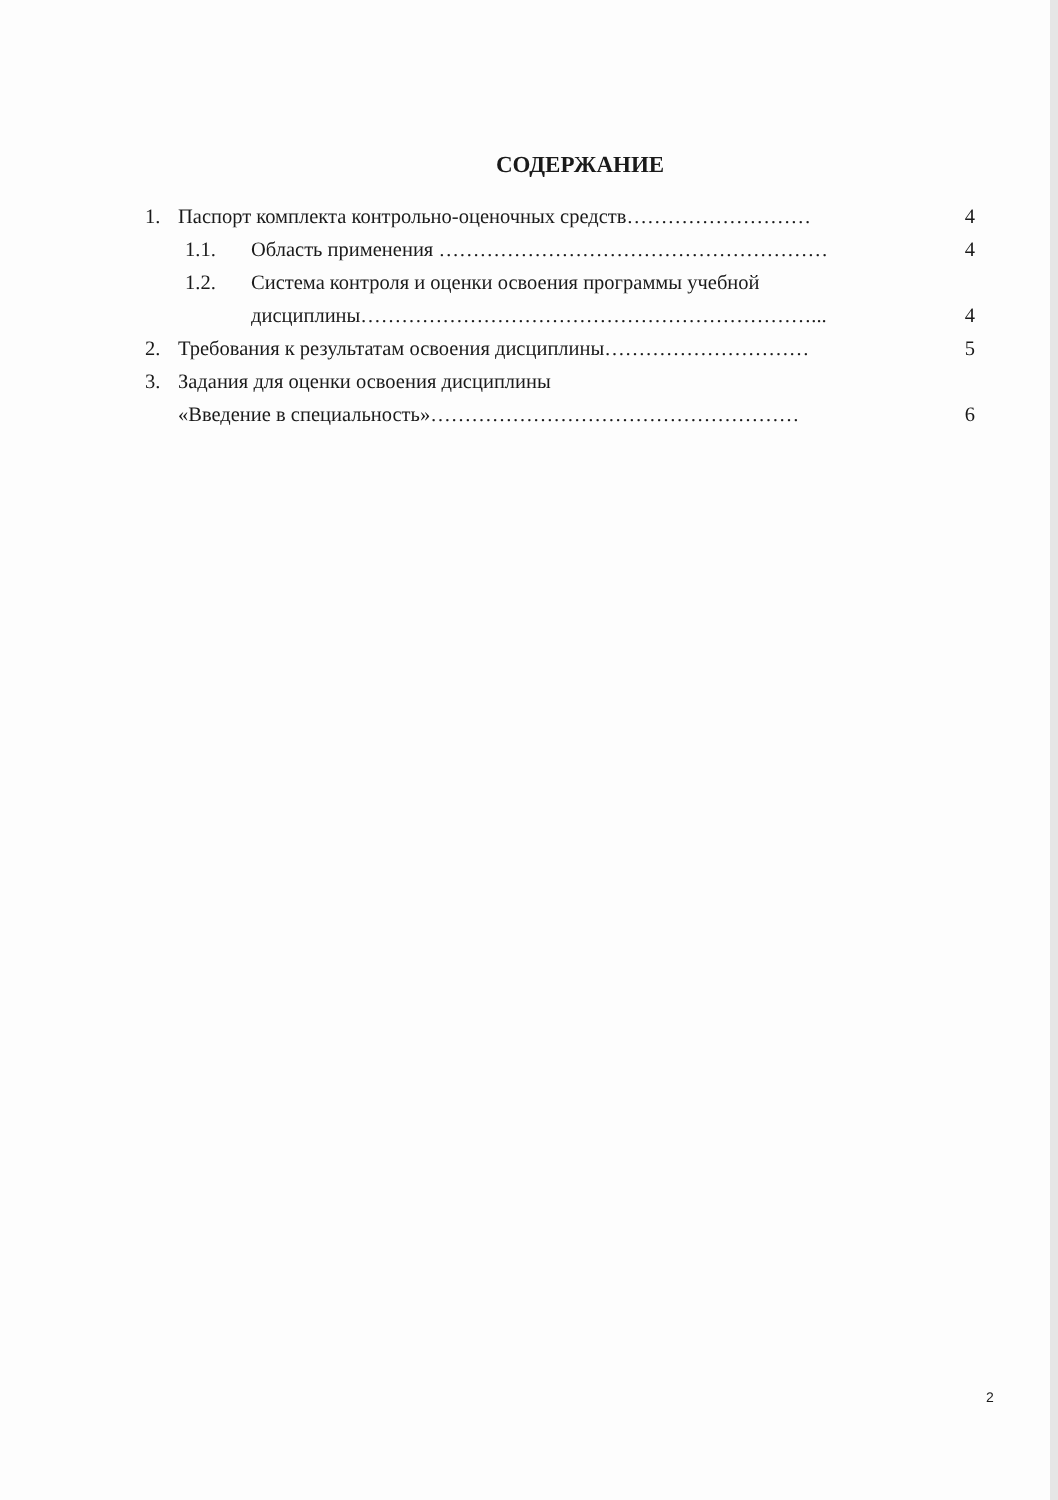СОДЕРЖАНИЕ
1. Паспорт комплекта контрольно-оценочных средств……………………… 4
1.1. Область применения ………………………………………………… 4
1.2. Система контроля и оценки освоения программы учебной
дисциплины…………………………………………………………... 4
2. Требования к результатам освоения дисциплины………………………… 5
3. Задания для оценки освоения дисциплины
«Введение в специальность»……………………………………………… 6
2